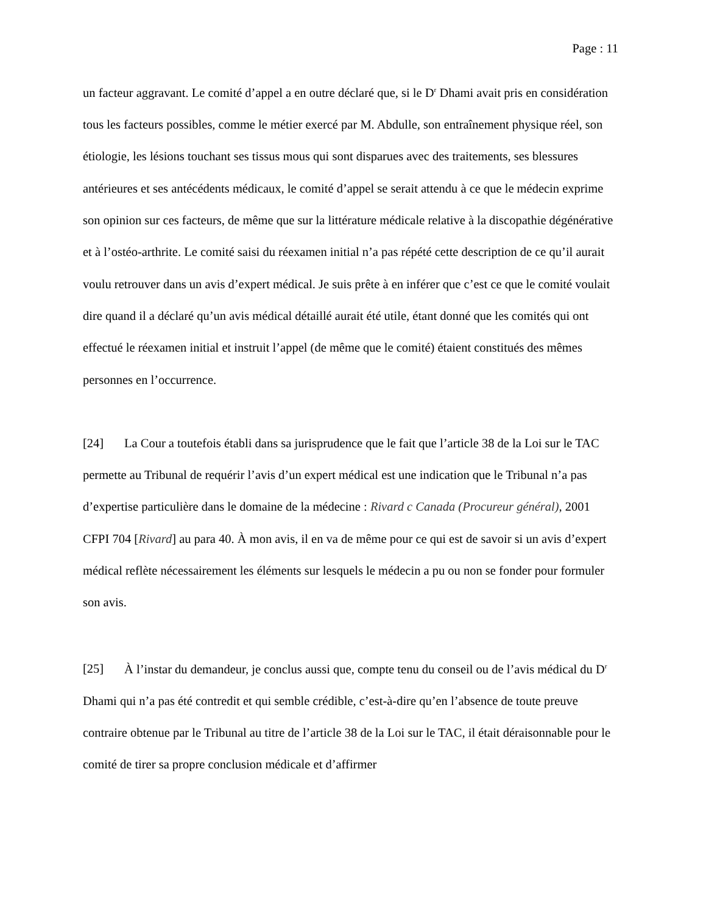Page : 11
un facteur aggravant. Le comité d’appel a en outre déclaré que, si le D<sup>r</sup> Dhami avait pris en considération tous les facteurs possibles, comme le métier exercé par M. Abdulle, son entraînement physique réel, son étiologie, les lésions touchant ses tissus mous qui sont disparues avec des traitements, ses blessures antérieures et ses antécédents médicaux, le comité d’appel se serait attendu à ce que le médecin exprime son opinion sur ces facteurs, de même que sur la littérature médicale relative à la discopathie dégénérative et à l’ostéo-arthrite. Le comité saisi du réexamen initial n’a pas répété cette description de ce qu’il aurait voulu retrouver dans un avis d’expert médical. Je suis prête à en inférer que c’est ce que le comité voulait dire quand il a déclaré qu’un avis médical détaillé aurait été utile, étant donné que les comités qui ont effectué le réexamen initial et instruit l’appel (de même que le comité) étaient constitués des mêmes personnes en l’occurrence.
[24] La Cour a toutefois établi dans sa jurisprudence que le fait que l’article 38 de la Loi sur le TAC permette au Tribunal de requérir l’avis d’un expert médical est une indication que le Tribunal n’a pas d’expertise particulière dans le domaine de la médecine : Rivard c Canada (Procureur général), 2001 CFPI 704 [Rivard] au para 40. À mon avis, il en va de même pour ce qui est de savoir si un avis d’expert médical reflète nécessairement les éléments sur lesquels le médecin a pu ou non se fonder pour formuler son avis.
[25] À l’instar du demandeur, je conclus aussi que, compte tenu du conseil ou de l’avis médical du D<sup>r</sup> Dhami qui n’a pas été contredit et qui semble crédible, c’est-à-dire qu’en l’absence de toute preuve contraire obtenue par le Tribunal au titre de l’article 38 de la Loi sur le TAC, il était déraisonnable pour le comité de tirer sa propre conclusion médicale et d’affirmer